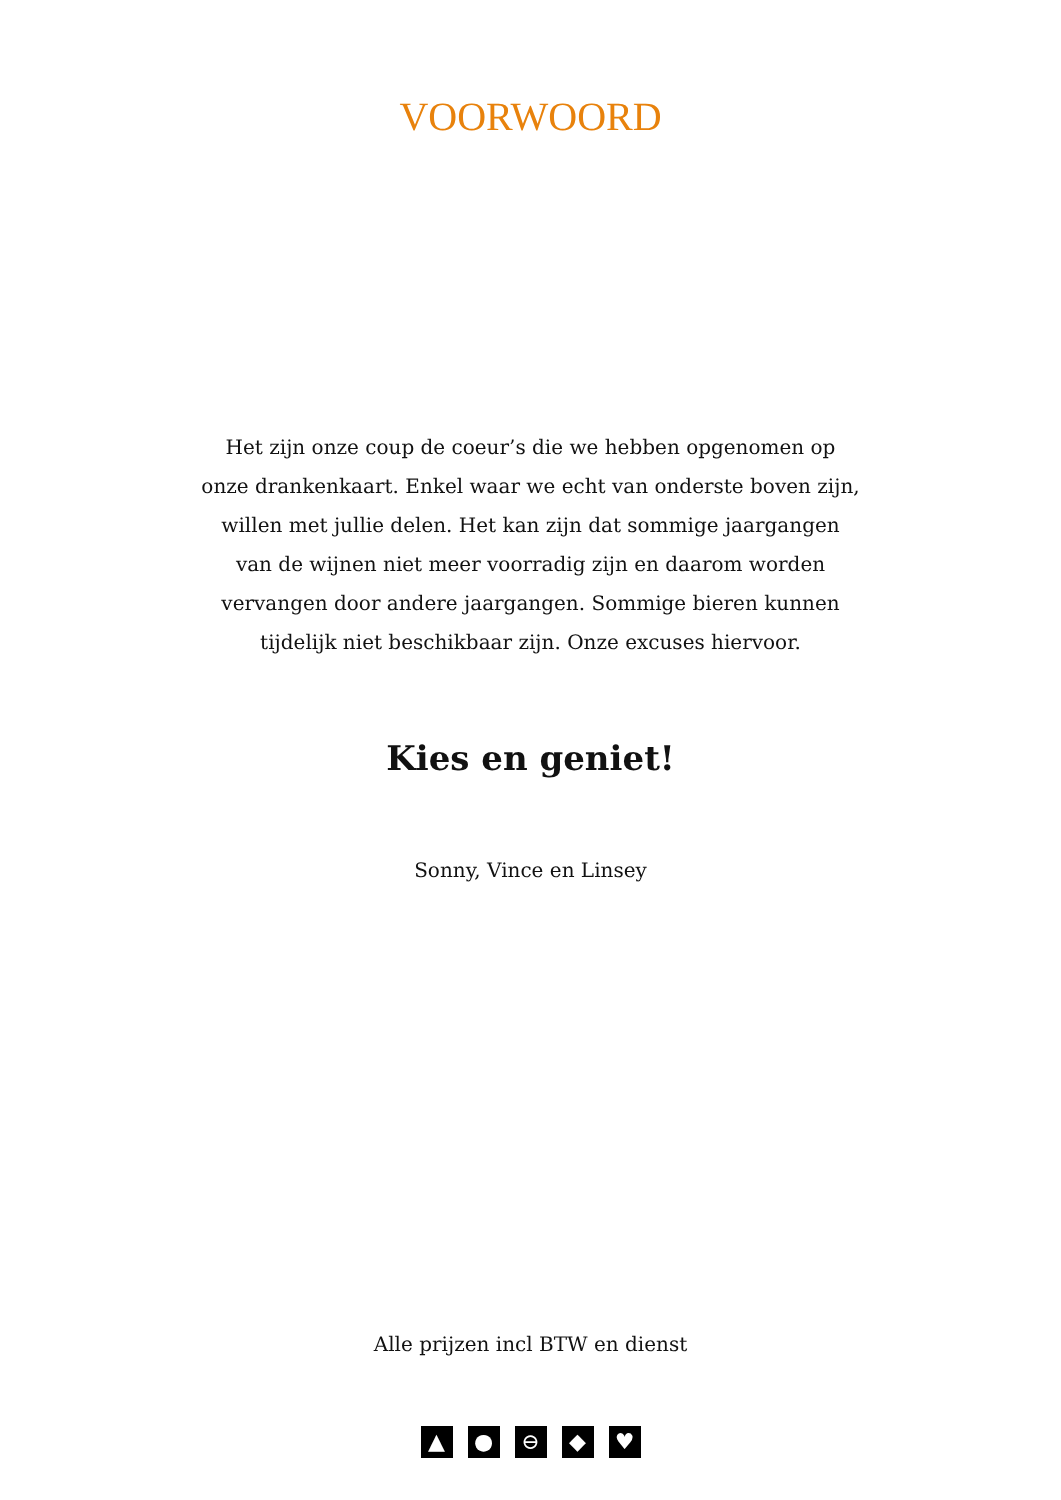VOORWOORD
Het zijn onze coup de coeur’s die we hebben opgenomen op onze drankenkaart. Enkel waar we echt van onderste boven zijn, willen met jullie delen. Het kan zijn dat sommige jaargangen van de wijnen niet meer voorradig zijn en daarom worden vervangen door andere jaargangen. Sommige bieren kunnen tijdelijk niet beschikbaar zijn. Onze excuses hiervoor.
Kies en geniet!
Sonny, Vince en Linsey
Alle prijzen incl BTW en dienst
▲ ● ⊖ ◆ ♥